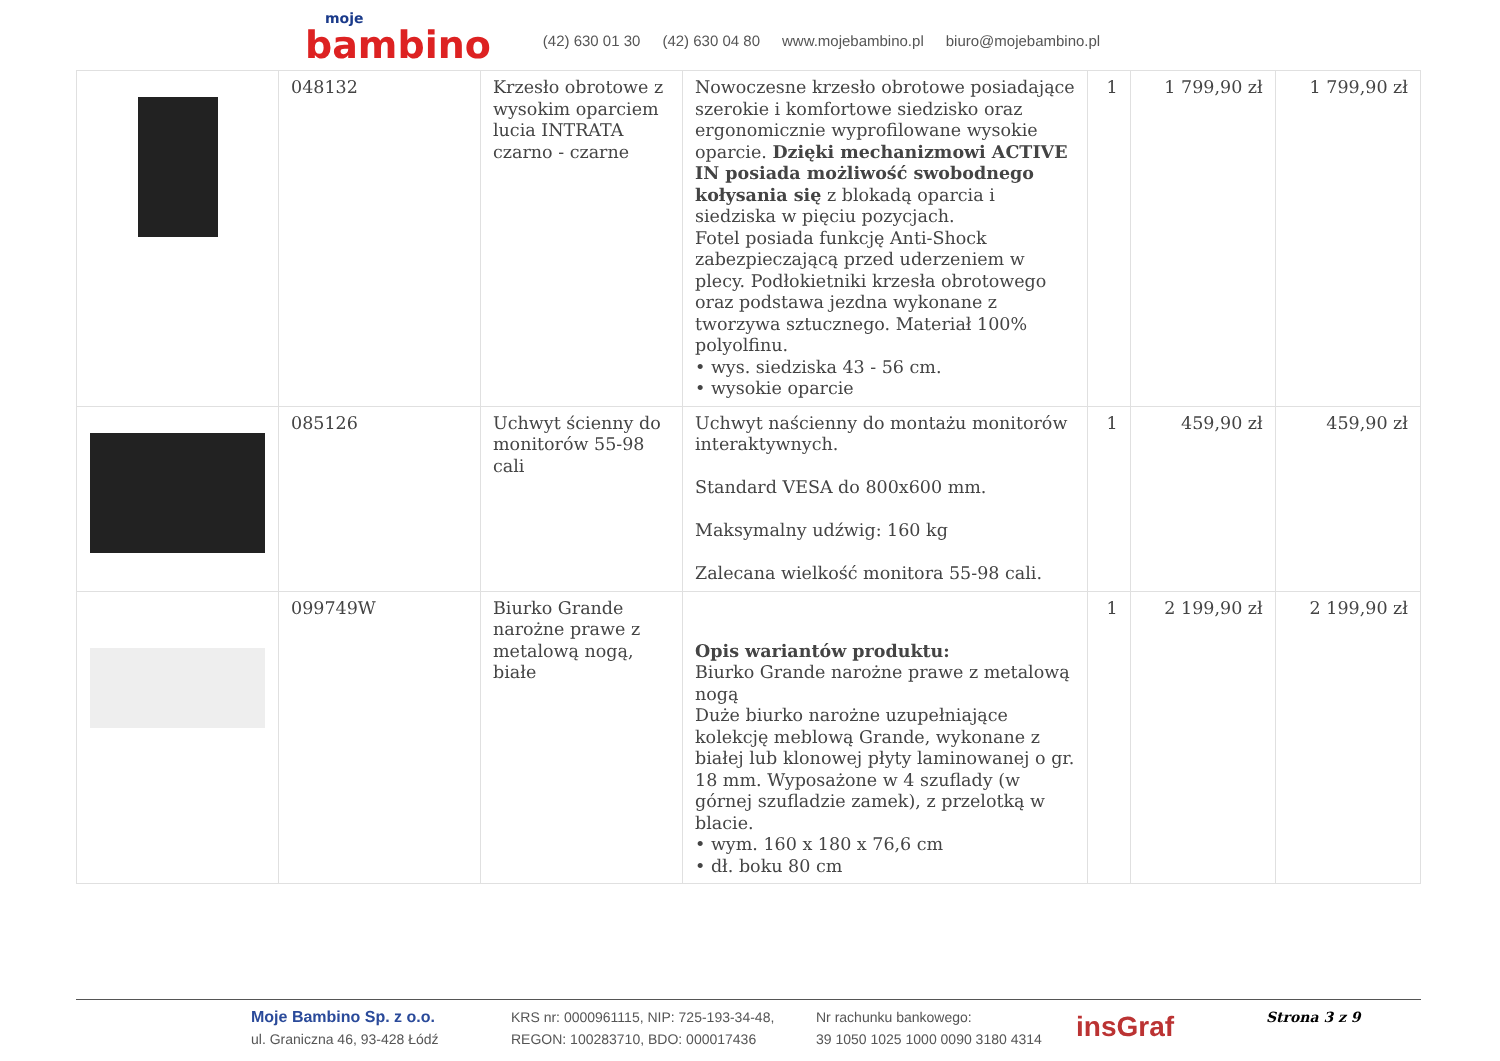moje
bambino
(42) 630 01 30 (42) 630 04 80 www.mojebambino.pl biuro@mojebambino.pl
| | 048132 | Krzesło obrotowe z wysokim oparciem lucia INTRATA czarno - czarne | Nowoczesne krzesło obrotowe posiadające szerokie i komfortowe siedzisko oraz ergonomicznie wyprofilowane wysokie oparcie. Dzięki mechanizmowi ACTIVE IN posiada możliwość swobodnego kołysania się z blokadą oparcia i siedziska w pięciu pozycjach. Fotel posiada funkcję Anti-Shock zabezpieczającą przed uderzeniem w plecy. Podłokietniki krzesła obrotowego oraz podstawa jezdna wykonane z tworzywa sztucznego. Materiał 100% polyolfinu. • wys. siedziska 43 - 56 cm. • wysokie oparcie | 1 | 1 799,90 zł | 1 799,90 zł |
| | 085126 | Uchwyt ścienny do monitorów 55-98 cali | Uchwyt naścienny do montażu monitorów interaktywnych. Standard VESA do 800x600 mm. Maksymalny udźwig: 160 kg Zalecana wielkość monitora 55-98 cali. | 1 | 459,90 zł | 459,90 zł |
| | 099749W | Biurko Grande narożne prawe z metalową nogą, białe | Opis wariantów produktu: Biurko Grande narożne prawe z metalową nogą Duże biurko narożne uzupełniające kolekcję meblową Grande, wykonane z białej lub klonowej płyty laminowanej o gr. 18 mm. Wyposażone w 4 szuflady (w górnej szufladzie zamek), z przelotką w blacie. • wym. 160 x 180 x 76,6 cm • dł. boku 80 cm | 1 | 2 199,90 zł | 2 199,90 zł |
Moje Bambino Sp. z o.o.
ul. Graniczna 46, 93-428 Łódź
KRS nr: 0000961115, NIP: 725-193-34-48,
REGON: 100283710, BDO: 000017436
Nr rachunku bankowego:
39 1050 1025 1000 0090 3180 4314
insGraf
Strona 3 z 9